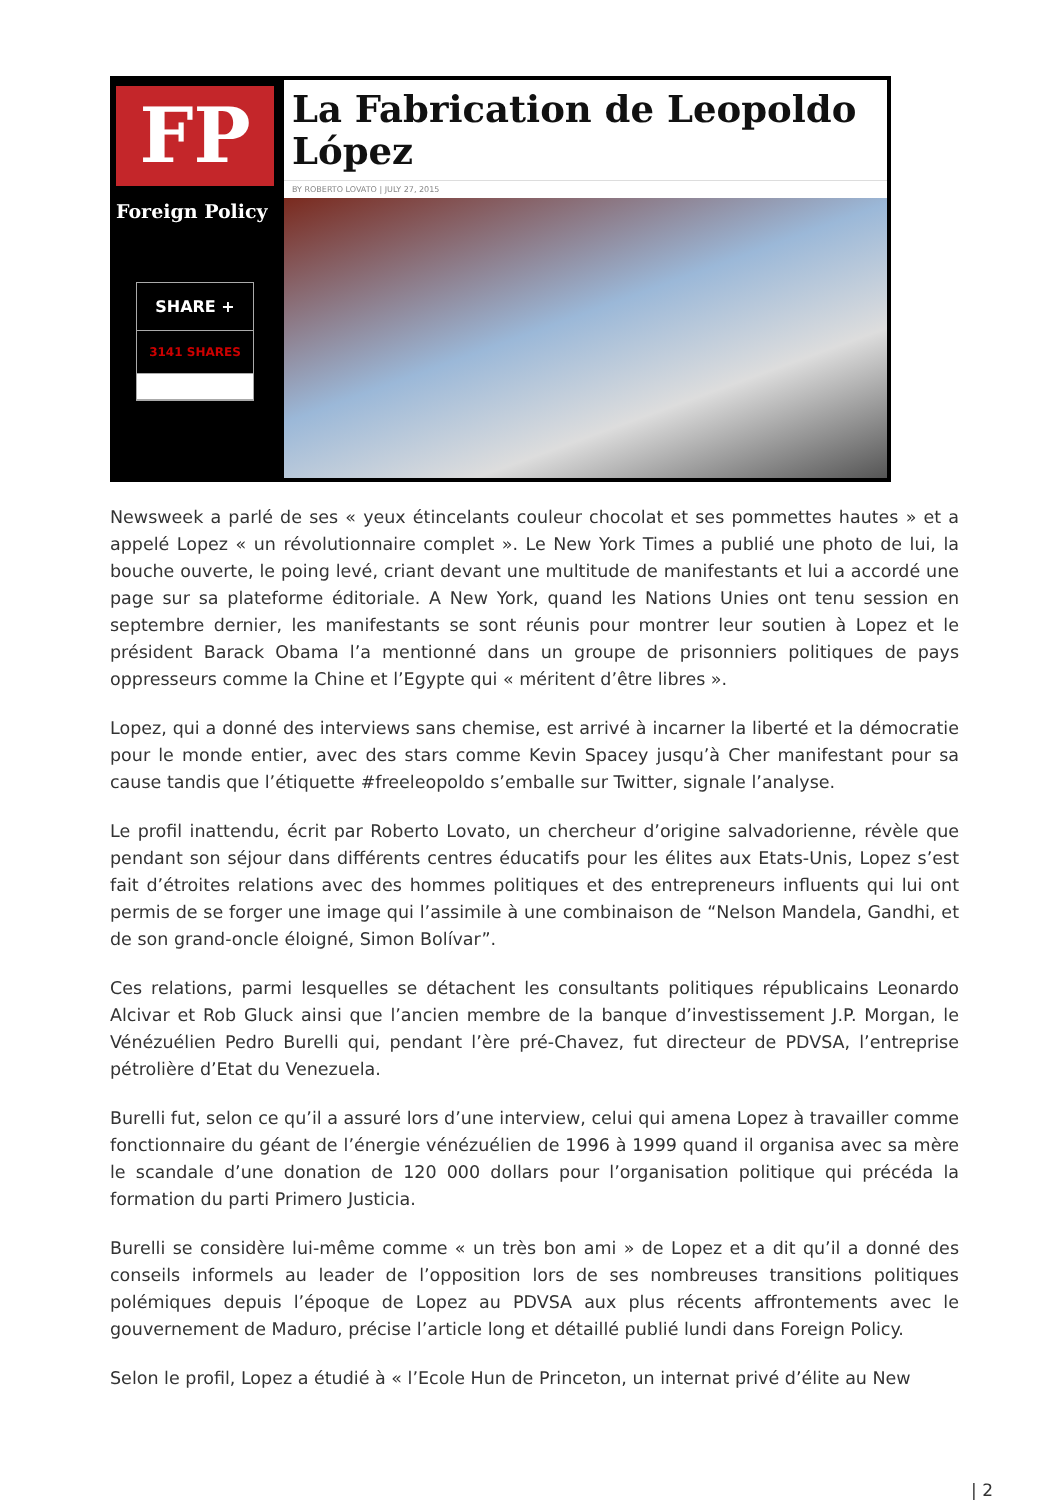FP
Foreign Policy
SHARE +
3141 SHARES
La Fabrication de Leopoldo López
BY ROBERTO LOVATO | JULY 27, 2015
Newsweek a parlé de ses « yeux étincelants couleur chocolat et ses pommettes hautes » et a appelé Lopez « un révolutionnaire complet ». Le New York Times a publié une photo de lui, la bouche ouverte, le poing levé, criant devant une multitude de manifestants et lui a accordé une page sur sa plateforme éditoriale. A New York, quand les Nations Unies ont tenu session en septembre dernier, les manifestants se sont réunis pour montrer leur soutien à Lopez et le président Barack Obama l’a mentionné dans un groupe de prisonniers politiques de pays oppresseurs comme la Chine et l’Egypte qui « méritent d’être libres ».
Lopez, qui a donné des interviews sans chemise, est arrivé à incarner la liberté et la démocratie pour le monde entier, avec des stars comme Kevin Spacey jusqu’à Cher manifestant pour sa cause tandis que l’étiquette #freeleopoldo s’emballe sur Twitter, signale l’analyse.
Le profil inattendu, écrit par Roberto Lovato, un chercheur d’origine salvadorienne, révèle que pendant son séjour dans différents centres éducatifs pour les élites aux Etats-Unis, Lopez s’est fait d’étroites relations avec des hommes politiques et des entrepreneurs influents qui lui ont permis de se forger une image qui l’assimile à une combinaison de “Nelson Mandela, Gandhi, et de son grand-oncle éloigné, Simon Bolívar”.
Ces relations, parmi lesquelles se détachent les consultants politiques républicains Leonardo Alcivar et Rob Gluck ainsi que l’ancien membre de la banque d’investissement J.P. Morgan, le Vénézuélien Pedro Burelli qui, pendant l’ère pré-Chavez, fut directeur de PDVSA, l’entreprise pétrolière d’Etat du Venezuela.
Burelli fut, selon ce qu’il a assuré lors d’une interview, celui qui amena Lopez à travailler comme fonctionnaire du géant de l’énergie vénézuélien de 1996 à 1999 quand il organisa avec sa mère le scandale d’une donation de 120 000 dollars pour l’organisation politique qui précéda la formation du parti Primero Justicia.
Burelli se considère lui-même comme « un très bon ami » de Lopez et a dit qu’il a donné des conseils informels au leader de l’opposition lors de ses nombreuses transitions politiques polémiques depuis l’époque de Lopez au PDVSA aux plus récents affrontements avec le gouvernement de Maduro, précise l’article long et détaillé publié lundi dans Foreign Policy.
Selon le profil, Lopez a étudié à « l’Ecole Hun de Princeton, un internat privé d’élite au New
| 2